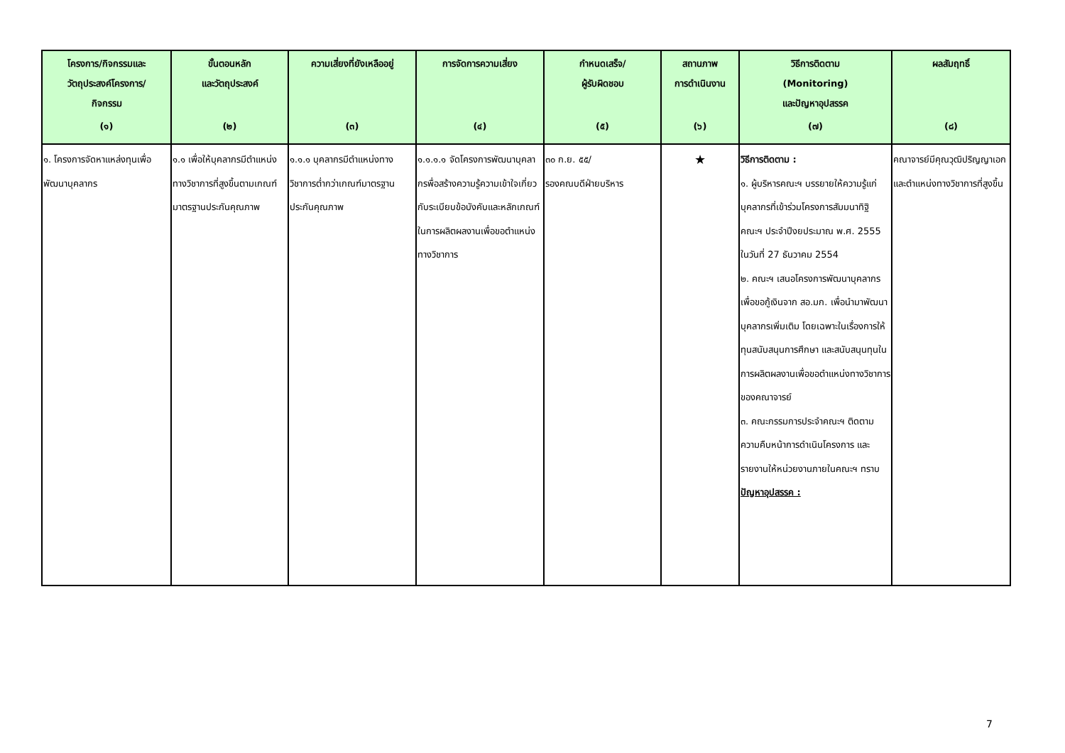| โครงการ/กิจกรรมและ วัตถุประสงค์โครงการ/ กิจกรรม (๑) | ขั้นตอนหลัก และวัตถุประสงค์ (๒) | ความเสี่ยงที่ยังเหลืออยู่ (๓) | การจัดการความเสี่ยง (๔) | กำหนดเสร็จ/ ผู้รับผิดชอบ (๕) | สถานภาพ การดำเนินงาน (๖) | วิธีการติดตาม (Monitoring) และปัญหาอุปสรรค (๗) | ผลสัมฤทธิ์ (๘) |
| --- | --- | --- | --- | --- | --- | --- | --- |
| ๑. โครงการจัดหาแหล่งทุนเพื่อพัฒนาบุคลากร | ๑.๑ เพื่อให้บุคลากรมีตำแหน่งทางวิชาการที่สูงขึ้นตามเกณฑ์มาตรฐานประกันคุณภาพ | ๑.๑.๑ บุคลากรมีตำแหน่งทางวิชาการต่ำกว่าเกณฑ์มาตรฐานประกันคุณภาพ | ๑.๑.๑.๑ จัดโครงการพัฒนาบุคลากรพื่อสร้างความรู้ความเข้าใจเกี่ยวกับระเบียบข้อบังคับและหลักเกณฑ์ในการผลิตผลงานเพื่อขอตำแหน่งทางวิชาการ | ๓๐ ก.ย. ๕๕/ รองคณบดีฝ่ายบริหาร | ★ | วิธีการติดตาม : ๑. ผู้บริหารคณะฯ บรรยายให้ความรู้แก่บุคลากรที่เข้าร่วมโครงการสัมมนาทิฐิคณะฯ ประจำปีงยประมาณ พ.ศ. 2555 ในวันที่ 27 ธันวาคม 2554 ๒. คณะฯ เสนอโครงการพัฒนาบุคลากร เพื่อขอกู้เงินจาก สอ.มก. เพื่อนำมาพัฒนาบุคลากรเพิ่มเติม โดยเฉพาะในเรื่องการให้ทุนสนับสนุนการศึกษา และสนับสนุนทุนในการผลิตผลงานเพื่อขอตำแหน่งทางวิชาการของคณาจารย์ ๓. คณะกรรมการประจำคณะฯ ติดตามความคืบหน้าการดำเนินโครงการ และรายงานให้หน่วยงานภายในคณะฯ ทราบ ปัญหาอุปสรรค : | คณาจารย์มีคุณวุฒิปริญญาเอกและตำแหน่งทางวิชาการที่สูงขึ้น |
7